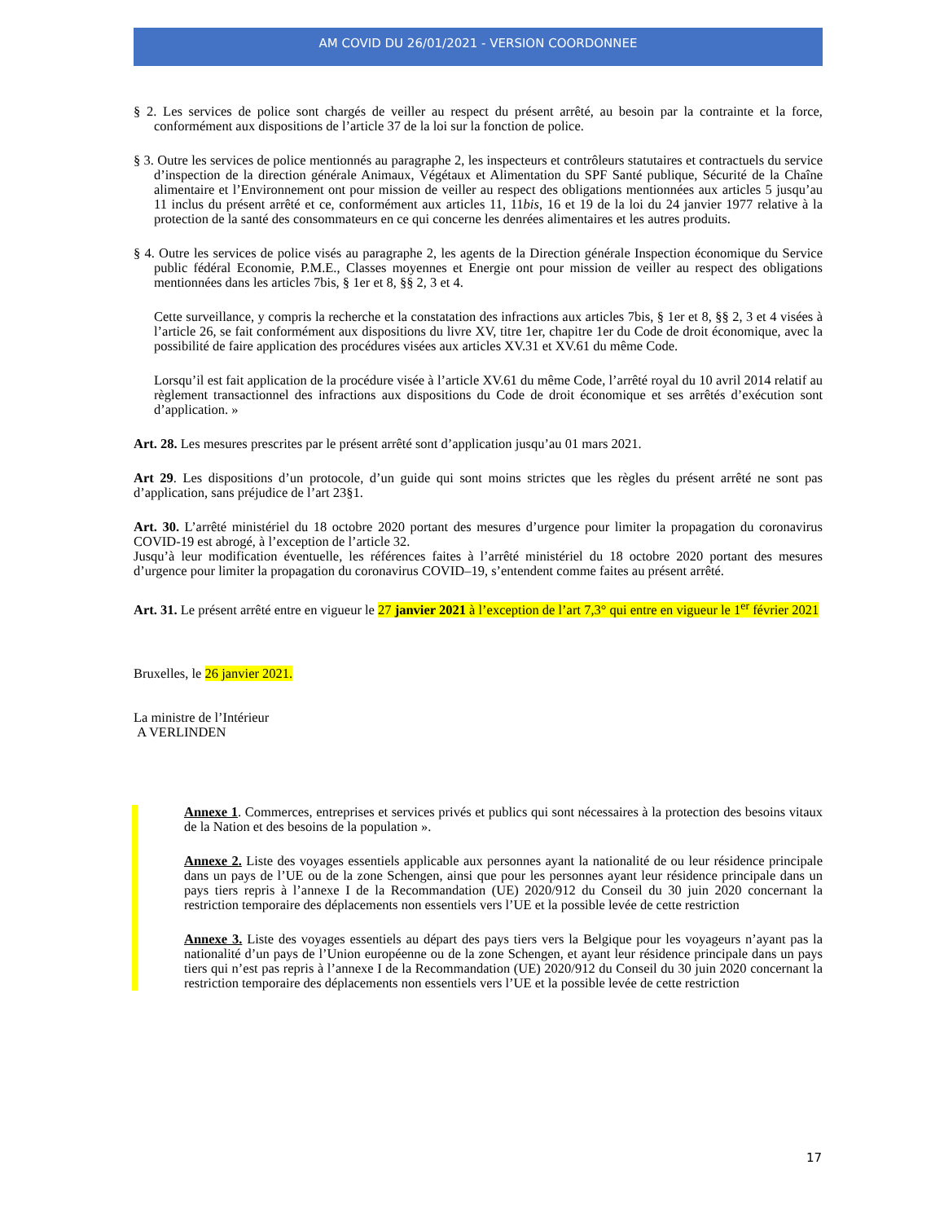AM COVID DU 26/01/2021 - VERSION COORDONNEE
§ 2. Les services de police sont chargés de veiller au respect du présent arrêté, au besoin par la contrainte et la force, conformément aux dispositions de l’article 37 de la loi sur la fonction de police.
§ 3. Outre les services de police mentionnés au paragraphe 2, les inspecteurs et contrôleurs statutaires et contractuels du service d’inspection de la direction générale Animaux, Végétaux et Alimentation du SPF Santé publique, Sécurité de la Chaîne alimentaire et l’Environnement ont pour mission de veiller au respect des obligations mentionnées aux articles 5 jusqu’au 11 inclus du présent arrêté et ce, conformément aux articles 11, 11bis, 16 et 19 de la loi du 24 janvier 1977 relative à la protection de la santé des consommateurs en ce qui concerne les denrées alimentaires et les autres produits.
§ 4. Outre les services de police visés au paragraphe 2, les agents de la Direction générale Inspection économique du Service public fédéral Economie, P.M.E., Classes moyennes et Energie ont pour mission de veiller au respect des obligations mentionnées dans les articles 7bis, § 1er et 8, §§ 2, 3 et 4.
Cette surveillance, y compris la recherche et la constatation des infractions aux articles 7bis, § 1er et 8, §§ 2, 3 et 4 visées à l’article 26, se fait conformément aux dispositions du livre XV, titre 1er, chapitre 1er du Code de droit économique, avec la possibilité de faire application des procédures visées aux articles XV.31 et XV.61 du même Code.
Lorsqu’il est fait application de la procédure visée à l’article XV.61 du même Code, l’arrêté royal du 10 avril 2014 relatif au règlement transactionnel des infractions aux dispositions du Code de droit économique et ses arrêtés d’exécution sont d’application. »
Art. 28. Les mesures prescrites par le présent arrêté sont d’application jusqu’au 01 mars 2021.
Art 29. Les dispositions d’un protocole, d’un guide qui sont moins strictes que les règles du présent arrêté ne sont pas d’application, sans préjudice de l’art 23§1.
Art. 30. L’arrêté ministériel du 18 octobre 2020 portant des mesures d’urgence pour limiter la propagation du coronavirus COVID-19 est abrogé, à l’exception de l’article 32.
Jusqu’à leur modification éventuelle, les références faites à l’arrêté ministériel du 18 octobre 2020 portant des mesures d’urgence pour limiter la propagation du coronavirus COVID–19, s’entendent comme faites au présent arrêté.
Art. 31. Le présent arrêté entre en vigueur le 27 janvier 2021 à l’exception de l’art 7,3° qui entre en vigueur le 1<sup>er</sup> février 2021
Bruxelles, le 26 janvier 2021.
La ministre de l’Intérieur
A VERLINDEN
Annexe 1. Commerces, entreprises et services privés et publics qui sont nécessaires à la protection des besoins vitaux de la Nation et des besoins de la population ».
Annexe 2. Liste des voyages essentiels applicable aux personnes ayant la nationalité de ou leur résidence principale dans un pays de l’UE ou de la zone Schengen, ainsi que pour les personnes ayant leur résidence principale dans un pays tiers repris à l’annexe I de la Recommandation (UE) 2020/912 du Conseil du 30 juin 2020 concernant la restriction temporaire des déplacements non essentiels vers l’UE et la possible levée de cette restriction
Annexe 3. Liste des voyages essentiels au départ des pays tiers vers la Belgique pour les voyageurs n’ayant pas la nationalité d’un pays de l’Union européenne ou de la zone Schengen, et ayant leur résidence principale dans un pays tiers qui n’est pas repris à l’annexe I de la Recommandation (UE) 2020/912 du Conseil du 30 juin 2020 concernant la restriction temporaire des déplacements non essentiels vers l’UE et la possible levée de cette restriction
17